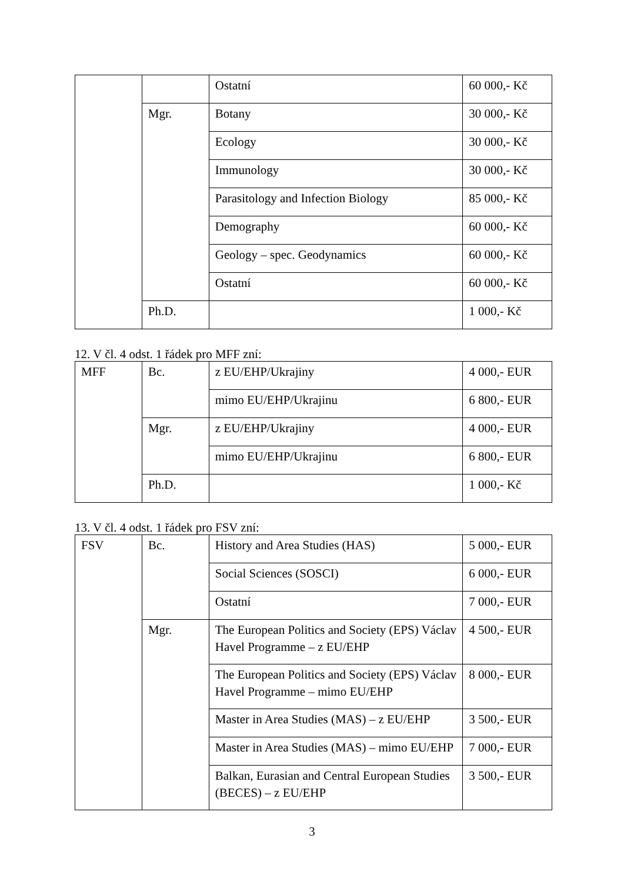| | | Ostatní | 60 000,- Kč |
| | Mgr. | Botany | 30 000,- Kč |
| | | Ecology | 30 000,- Kč |
| | | Immunology | 30 000,- Kč |
| | | Parasitology and Infection Biology | 85 000,- Kč |
| | | Demography | 60 000,- Kč |
| | | Geology – spec. Geodynamics | 60 000,- Kč |
| | | Ostatní | 60 000,- Kč |
| | Ph.D. | | 1 000,- Kč |
12. V čl. 4 odst. 1 řádek pro MFF zní:
| MFF | Bc. | z EU/EHP/Ukrajiny | 4 000,- EUR |
| | | mimo EU/EHP/Ukrajinu | 6 800,- EUR |
| | Mgr. | z EU/EHP/Ukrajiny | 4 000,- EUR |
| | | mimo EU/EHP/Ukrajinu | 6 800,- EUR |
| | Ph.D. | | 1 000,- Kč |
13. V čl. 4 odst. 1 řádek pro FSV zní:
| FSV | Bc. | History and Area Studies (HAS) | 5 000,- EUR |
| | | Social Sciences (SOSCI) | 6 000,- EUR |
| | | Ostatní | 7 000,- EUR |
| | Mgr. | The European Politics and Society (EPS) Václav Havel Programme – z EU/EHP | 4 500,- EUR |
| | | The European Politics and Society (EPS) Václav Havel Programme – mimo EU/EHP | 8 000,- EUR |
| | | Master in Area Studies (MAS) – z EU/EHP | 3 500,- EUR |
| | | Master in Area Studies (MAS) – mimo EU/EHP | 7 000,- EUR |
| | | Balkan, Eurasian and Central European Studies (BECES) – z EU/EHP | 3 500,- EUR |
3